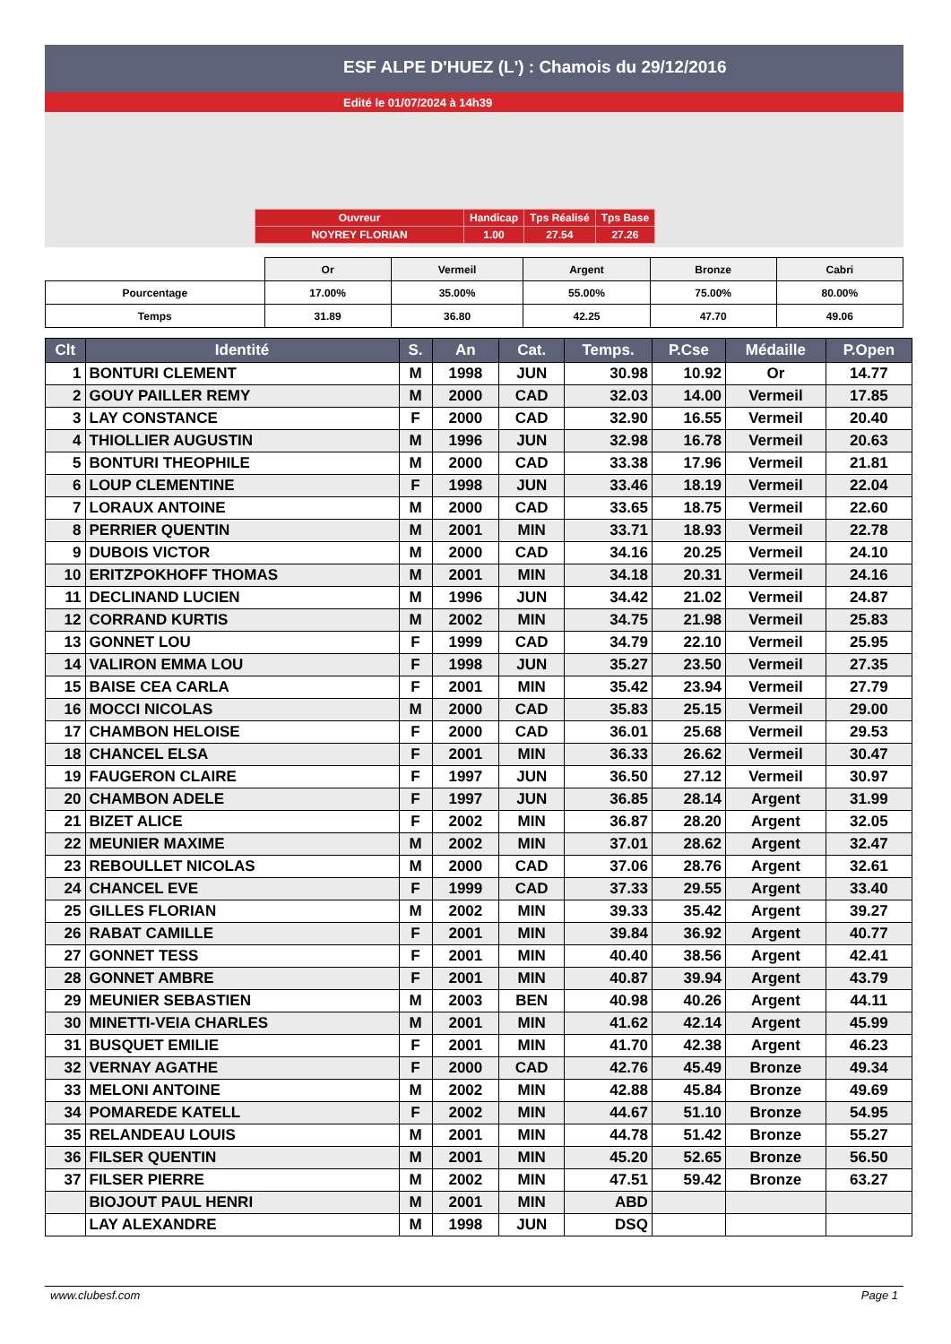ESF ALPE D'HUEZ (L') : Chamois du 29/12/2016
Edité le 01/07/2024 à 14h39
| Ouvreur | Handicap | Tps Réalisé | Tps Base |
| NOYREY FLORIAN | 1.00 | 27.54 | 27.26 |
| | Or | Vermeil | Argent | Bronze | Cabri |
| Pourcentage | 17.00% | 35.00% | 55.00% | 75.00% | 80.00% |
| Temps | 31.89 | 36.80 | 42.25 | 47.70 | 49.06 |
| Clt | Identité | S. | An | Cat. | Temps. | P.Cse | Médaille | P.Open |
| --- | --- | --- | --- | --- | --- | --- | --- | --- |
| 1 | BONTURI CLEMENT | M | 1998 | JUN | 30.98 | 10.92 | Or | 14.77 |
| 2 | GOUY PAILLER REMY | M | 2000 | CAD | 32.03 | 14.00 | Vermeil | 17.85 |
| 3 | LAY CONSTANCE | F | 2000 | CAD | 32.90 | 16.55 | Vermeil | 20.40 |
| 4 | THIOLLIER AUGUSTIN | M | 1996 | JUN | 32.98 | 16.78 | Vermeil | 20.63 |
| 5 | BONTURI THEOPHILE | M | 2000 | CAD | 33.38 | 17.96 | Vermeil | 21.81 |
| 6 | LOUP CLEMENTINE | F | 1998 | JUN | 33.46 | 18.19 | Vermeil | 22.04 |
| 7 | LORAUX ANTOINE | M | 2000 | CAD | 33.65 | 18.75 | Vermeil | 22.60 |
| 8 | PERRIER QUENTIN | M | 2001 | MIN | 33.71 | 18.93 | Vermeil | 22.78 |
| 9 | DUBOIS VICTOR | M | 2000 | CAD | 34.16 | 20.25 | Vermeil | 24.10 |
| 10 | ERITZPOKHOFF THOMAS | M | 2001 | MIN | 34.18 | 20.31 | Vermeil | 24.16 |
| 11 | DECLINAND LUCIEN | M | 1996 | JUN | 34.42 | 21.02 | Vermeil | 24.87 |
| 12 | CORRAND KURTIS | M | 2002 | MIN | 34.75 | 21.98 | Vermeil | 25.83 |
| 13 | GONNET LOU | F | 1999 | CAD | 34.79 | 22.10 | Vermeil | 25.95 |
| 14 | VALIRON EMMA LOU | F | 1998 | JUN | 35.27 | 23.50 | Vermeil | 27.35 |
| 15 | BAISE CEA CARLA | F | 2001 | MIN | 35.42 | 23.94 | Vermeil | 27.79 |
| 16 | MOCCI NICOLAS | M | 2000 | CAD | 35.83 | 25.15 | Vermeil | 29.00 |
| 17 | CHAMBON HELOISE | F | 2000 | CAD | 36.01 | 25.68 | Vermeil | 29.53 |
| 18 | CHANCEL ELSA | F | 2001 | MIN | 36.33 | 26.62 | Vermeil | 30.47 |
| 19 | FAUGERON CLAIRE | F | 1997 | JUN | 36.50 | 27.12 | Vermeil | 30.97 |
| 20 | CHAMBON ADELE | F | 1997 | JUN | 36.85 | 28.14 | Argent | 31.99 |
| 21 | BIZET ALICE | F | 2002 | MIN | 36.87 | 28.20 | Argent | 32.05 |
| 22 | MEUNIER MAXIME | M | 2002 | MIN | 37.01 | 28.62 | Argent | 32.47 |
| 23 | REBOULLET NICOLAS | M | 2000 | CAD | 37.06 | 28.76 | Argent | 32.61 |
| 24 | CHANCEL EVE | F | 1999 | CAD | 37.33 | 29.55 | Argent | 33.40 |
| 25 | GILLES FLORIAN | M | 2002 | MIN | 39.33 | 35.42 | Argent | 39.27 |
| 26 | RABAT CAMILLE | F | 2001 | MIN | 39.84 | 36.92 | Argent | 40.77 |
| 27 | GONNET TESS | F | 2001 | MIN | 40.40 | 38.56 | Argent | 42.41 |
| 28 | GONNET AMBRE | F | 2001 | MIN | 40.87 | 39.94 | Argent | 43.79 |
| 29 | MEUNIER SEBASTIEN | M | 2003 | BEN | 40.98 | 40.26 | Argent | 44.11 |
| 30 | MINETTI-VEIA CHARLES | M | 2001 | MIN | 41.62 | 42.14 | Argent | 45.99 |
| 31 | BUSQUET EMILIE | F | 2001 | MIN | 41.70 | 42.38 | Argent | 46.23 |
| 32 | VERNAY AGATHE | F | 2000 | CAD | 42.76 | 45.49 | Bronze | 49.34 |
| 33 | MELONI ANTOINE | M | 2002 | MIN | 42.88 | 45.84 | Bronze | 49.69 |
| 34 | POMAREDE KATELL | F | 2002 | MIN | 44.67 | 51.10 | Bronze | 54.95 |
| 35 | RELANDEAU LOUIS | M | 2001 | MIN | 44.78 | 51.42 | Bronze | 55.27 |
| 36 | FILSER QUENTIN | M | 2001 | MIN | 45.20 | 52.65 | Bronze | 56.50 |
| 37 | FILSER PIERRE | M | 2002 | MIN | 47.51 | 59.42 | Bronze | 63.27 |
| | BIOJOUT PAUL HENRI | M | 2001 | MIN | ABD | | | |
| | LAY ALEXANDRE | M | 1998 | JUN | DSQ | | | |
www.clubesf.com Page 1